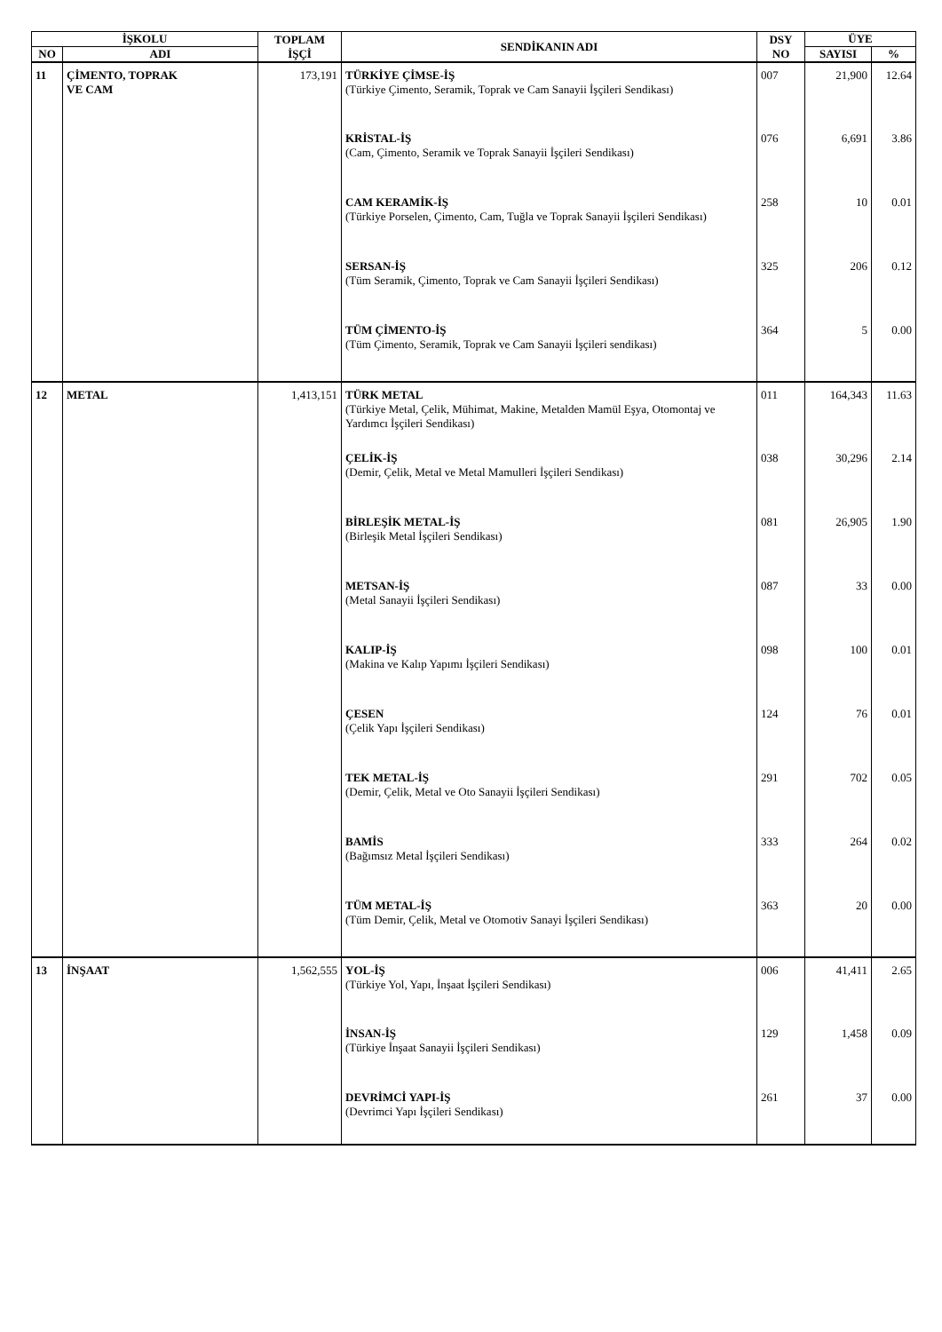| İŞKOLU | | TOPLAM İŞÇİ | SENDİKANIN ADI | DSY NO | ÜYE | |
| --- | --- | --- | --- | --- | --- | --- |
| NO | ADI | | | | SAYISI | % |
| 11 | ÇİMENTO, TOPRAK VE CAM | 173,191 | TÜRKİYE ÇİMSE-İŞ (Türkiye Çimento, Seramik, Toprak ve Cam Sanayii İşçileri Sendikası) | 007 | 21,900 | 12.64 |
| | | | KRİSTAL-İŞ (Cam, Çimento, Seramik ve Toprak Sanayii İşçileri Sendikası) | 076 | 6,691 | 3.86 |
| | | | CAM KERAMİK-İŞ (Türkiye Porselen, Çimento, Cam, Tuğla ve Toprak Sanayii İşçileri Sendikası) | 258 | 10 | 0.01 |
| | | | SERSAN-İŞ (Tüm Seramik, Çimento, Toprak ve Cam Sanayii İşçileri Sendikası) | 325 | 206 | 0.12 |
| | | | TÜM ÇİMENTO-İŞ (Tüm Çimento, Seramik, Toprak ve Cam Sanayii İşçileri sendikası) | 364 | 5 | 0.00 |
| 12 | METAL | 1,413,151 | TÜRK METAL (Türkiye Metal, Çelik, Mühimat, Makine, Metalden Mamül Eşya, Otomontaj ve Yardımcı İşçileri Sendikası) | 011 | 164,343 | 11.63 |
| | | | ÇELİK-İŞ (Demir, Çelik, Metal ve Metal Mamulleri İşçileri Sendikası) | 038 | 30,296 | 2.14 |
| | | | BİRLEŞİK METAL-İŞ (Birleşik Metal İşçileri Sendikası) | 081 | 26,905 | 1.90 |
| | | | METSAN-İŞ (Metal Sanayii İşçileri Sendikası) | 087 | 33 | 0.00 |
| | | | KALIP-İŞ (Makina ve Kalıp Yapımı İşçileri Sendikası) | 098 | 100 | 0.01 |
| | | | ÇESEN (Çelik Yapı İşçileri Sendikası) | 124 | 76 | 0.01 |
| | | | TEK METAL-İŞ (Demir, Çelik, Metal ve Oto Sanayii İşçileri Sendikası) | 291 | 702 | 0.05 |
| | | | BAMİS (Bağımsız Metal İşçileri Sendikası) | 333 | 264 | 0.02 |
| | | | TÜM METAL-İŞ (Tüm Demir, Çelik, Metal ve Otomotiv Sanayi İşçileri Sendikası) | 363 | 20 | 0.00 |
| 13 | İNŞAAT | 1,562,555 | YOL-İŞ (Türkiye Yol, Yapı, İnşaat İşçileri Sendikası) | 006 | 41,411 | 2.65 |
| | | | İNSAN-İŞ (Türkiye İnşaat Sanayii İşçileri Sendikası) | 129 | 1,458 | 0.09 |
| | | | DEVRİMCİ YAPI-İŞ (Devrimci Yapı İşçileri Sendikası) | 261 | 37 | 0.00 |